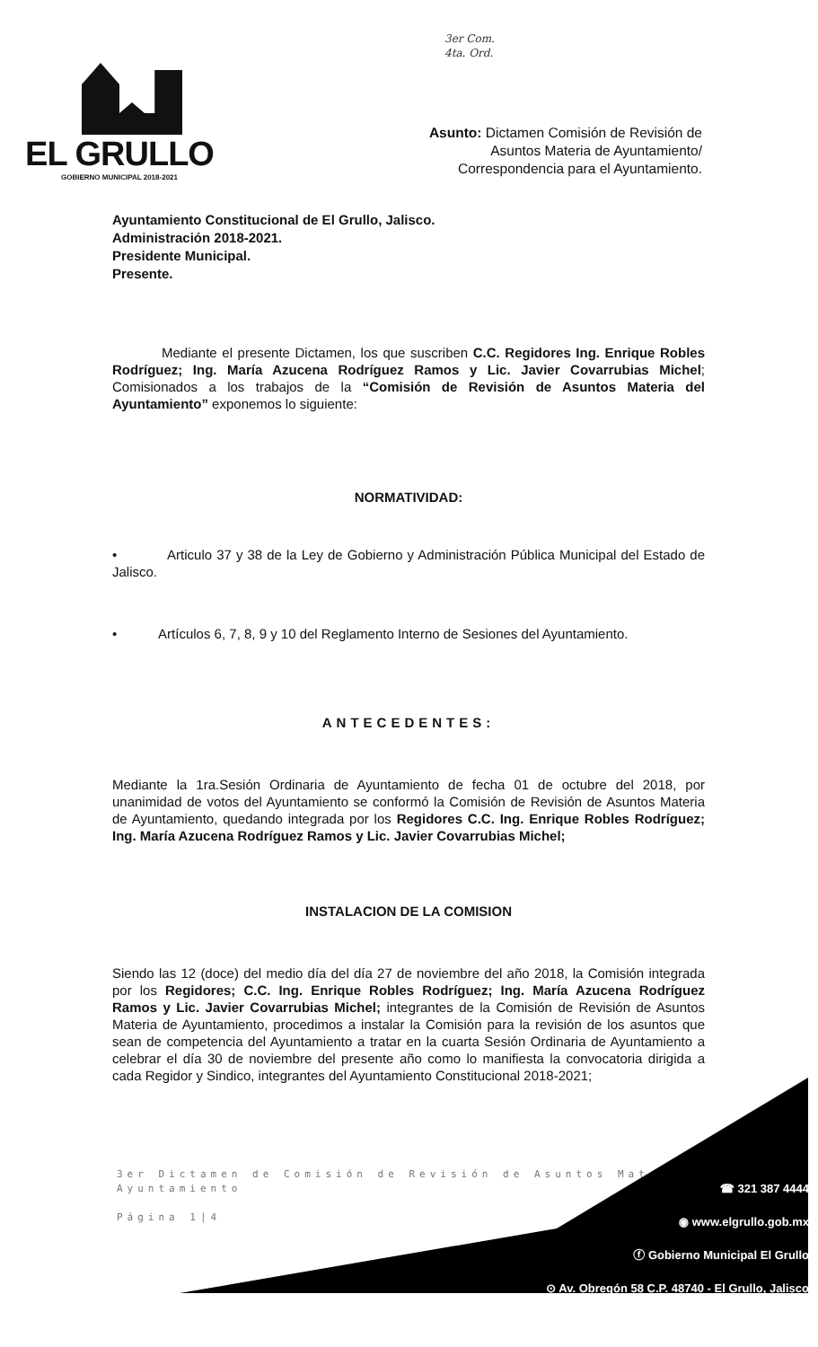3er Com.
4ta. Ord.
EL GRULLO
GOBIERNO MUNICIPAL 2018-2021
Asunto: Dictamen Comisión de Revisión de Asuntos Materia de Ayuntamiento/ Correspondencia para el Ayuntamiento.
Ayuntamiento Constitucional de El Grullo, Jalisco.
Administración 2018-2021.
Presidente Municipal.
Presente.
Mediante el presente Dictamen, los que suscriben C.C. Regidores Ing. Enrique Robles Rodríguez; Ing. María Azucena Rodríguez Ramos y Lic. Javier Covarrubias Michel; Comisionados a los trabajos de la “Comisión de Revisión de Asuntos Materia del Ayuntamiento” exponemos lo siguiente:
NORMATIVIDAD:
• Articulo 37 y 38 de la Ley de Gobierno y Administración Pública Municipal del Estado de Jalisco.
• Artículos 6, 7, 8, 9 y 10 del Reglamento Interno de Sesiones del Ayuntamiento.
ANTECEDENTES:
Mediante la 1ra.Sesión Ordinaria de Ayuntamiento de fecha 01 de octubre del 2018, por unanimidad de votos del Ayuntamiento se conformó la Comisión de Revisión de Asuntos Materia de Ayuntamiento, quedando integrada por los Regidores C.C. Ing. Enrique Robles Rodríguez; Ing. María Azucena Rodríguez Ramos y Lic. Javier Covarrubias Michel;
INSTALACION DE LA COMISION
Siendo las 12 (doce) del medio día del día 27 de noviembre del año 2018, la Comisión integrada por los Regidores; C.C. Ing. Enrique Robles Rodríguez; Ing. María Azucena Rodríguez Ramos y Lic. Javier Covarrubias Michel; integrantes de la Comisión de Revisión de Asuntos Materia de Ayuntamiento, procedimos a instalar la Comisión para la revisión de los asuntos que sean de competencia del Ayuntamiento a tratar en la cuarta Sesión Ordinaria de Ayuntamiento a celebrar el día 30 de noviembre del presente año como lo manifiesta la convocatoria dirigida a cada Regidor y Sindico, integrantes del Ayuntamiento Constitucional 2018-2021;
3er Dictamen de Comisión de Revisión de Asuntos Mat
Ayuntamiento
Página 1|4
☎ 321 387 4444
◉ www.elgrullo.gob.mx
ⓕ Gobierno Municipal El Grullo
⊙ Av. Obregón 58 C.P. 48740 - El Grullo, Jalisco